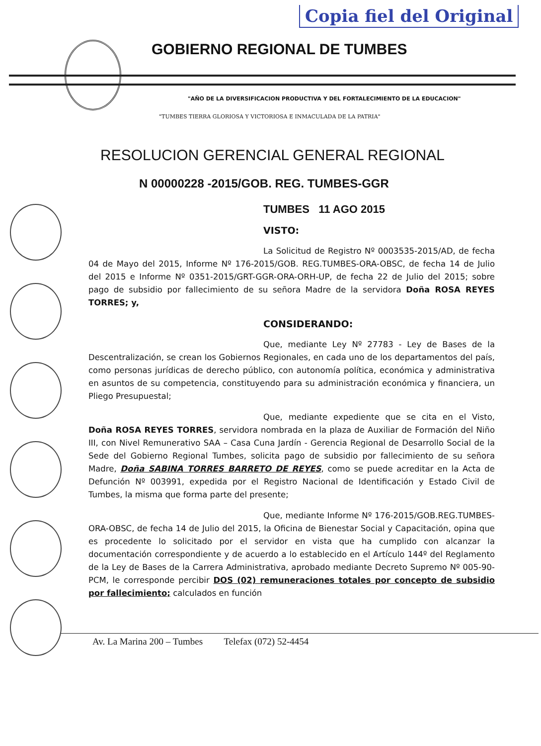Copia fiel del Original
GOBIERNO REGIONAL DE TUMBES
"AÑO DE LA DIVERSIFICACION PRODUCTIVA Y DEL FORTALECIMIENTO DE LA EDUCACION"
"TUMBES TIERRA GLORIOSA Y VICTORIOSA E INMACULADA DE LA PATRIA"
RESOLUCION GERENCIAL GENERAL REGIONAL
N 00000228 -2015/GOB. REG. TUMBES-GGR
TUMBES 11 AGO 2015
VISTO:
La Solicitud de Registro Nº 0003535-2015/AD, de fecha 04 de Mayo del 2015, Informe Nº 176-2015/GOB. REG.TUMBES-ORA-OBSC, de fecha 14 de Julio del 2015 e Informe Nº 0351-2015/GRT-GGR-ORA-ORH-UP, de fecha 22 de Julio del 2015; sobre pago de subsidio por fallecimiento de su señora Madre de la servidora Doña ROSA REYES TORRES; y,
CONSIDERANDO:
Que, mediante Ley Nº 27783 - Ley de Bases de la Descentralización, se crean los Gobiernos Regionales, en cada uno de los departamentos del país, como personas jurídicas de derecho público, con autonomía política, económica y administrativa en asuntos de su competencia, constituyendo para su administración económica y financiera, un Pliego Presupuestal;
Que, mediante expediente que se cita en el Visto, Doña ROSA REYES TORRES, servidora nombrada en la plaza de Auxiliar de Formación del Niño III, con Nivel Remunerativo SAA – Casa Cuna Jardín - Gerencia Regional de Desarrollo Social de la Sede del Gobierno Regional Tumbes, solicita pago de subsidio por fallecimiento de su señora Madre, Doña SABINA TORRES BARRETO DE REYES, como se puede acreditar en la Acta de Defunción Nº 003991, expedida por el Registro Nacional de Identificación y Estado Civil de Tumbes, la misma que forma parte del presente;
Que, mediante Informe Nº 176-2015/GOB.REG.TUMBES-ORA-OBSC, de fecha 14 de Julio del 2015, la Oficina de Bienestar Social y Capacitación, opina que es procedente lo solicitado por el servidor en vista que ha cumplido con alcanzar la documentación correspondiente y de acuerdo a lo establecido en el Artículo 144º del Reglamento de la Ley de Bases de la Carrera Administrativa, aprobado mediante Decreto Supremo Nº 005-90-PCM, le corresponde percibir DOS (02) remuneraciones totales por concepto de subsidio por fallecimiento; calculados en función
Av. La Marina 200 – Tumbes Telefax (072) 52-4454